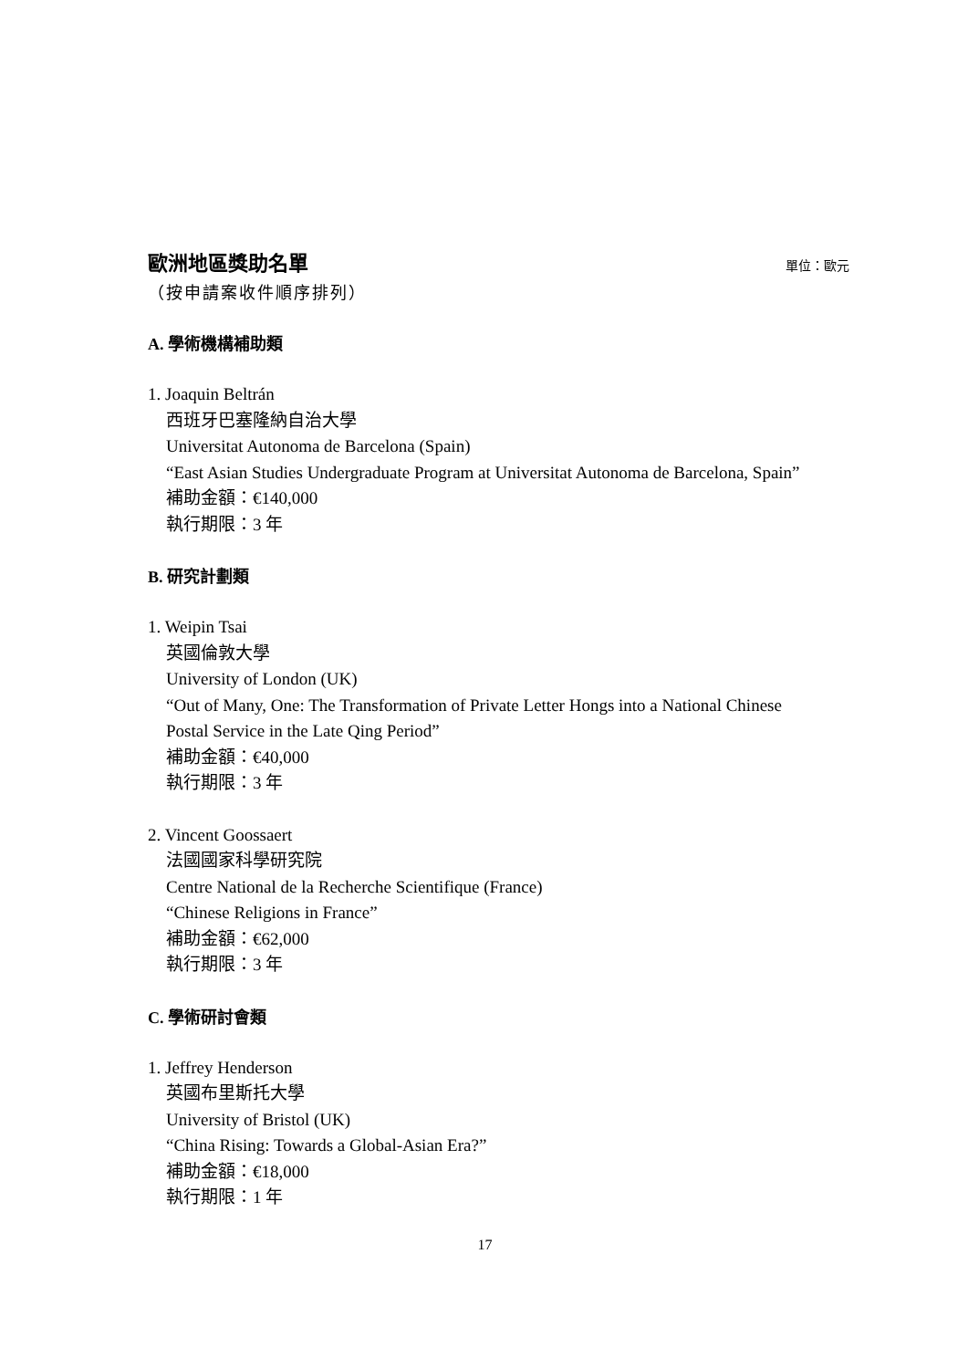歐洲地區獎助名單
單位：歐元
（按申請案收件順序排列）
A. 學術機構補助類
1. Joaquin Beltrán
西班牙巴塞隆納自治大學
Universitat Autonoma de Barcelona (Spain)
“East Asian Studies Undergraduate Program at Universitat Autonoma de Barcelona, Spain”
補助金額：€140,000
執行期限：3 年
B. 研究計劃類
1. Weipin Tsai
英國倫敦大學
University of London (UK)
“Out of Many, One: The Transformation of Private Letter Hongs into a National Chinese Postal Service in the Late Qing Period”
補助金額：€40,000
執行期限：3 年
2. Vincent Goossaert
法國國家科學研究院
Centre National de la Recherche Scientifique (France)
“Chinese Religions in France”
補助金額：€62,000
執行期限：3 年
C. 學術研討會類
1. Jeffrey Henderson
英國布里斯托大學
University of Bristol (UK)
“China Rising: Towards a Global-Asian Era?”
補助金額：€18,000
執行期限：1 年
17